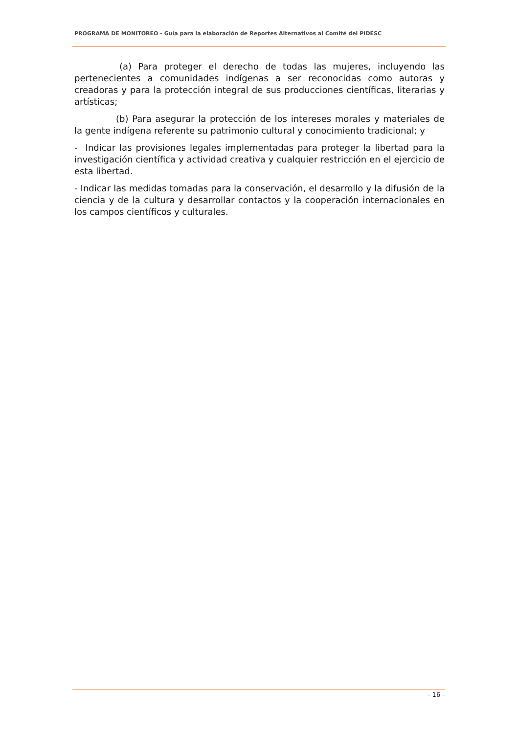PROGRAMA DE MONITOREO - Guía para la elaboración de Reportes Alternativos al Comité del PIDESC
(a) Para proteger el derecho de todas las mujeres, incluyendo las pertenecientes a comunidades indígenas a ser reconocidas como autoras y creadoras y para la protección integral de sus producciones científicas, literarias y artísticas;
(b) Para asegurar la protección de los intereses morales y materiales de la gente indígena referente su patrimonio cultural y conocimiento tradicional; y
- Indicar las provisiones legales implementadas para proteger la libertad para la investigación científica y actividad creativa y cualquier restricción en el ejercicio de esta libertad.
- Indicar las medidas tomadas para la conservación, el desarrollo y la difusión de la ciencia y de la cultura y desarrollar contactos y la cooperación internacionales en los campos científicos y culturales.
- 16 -